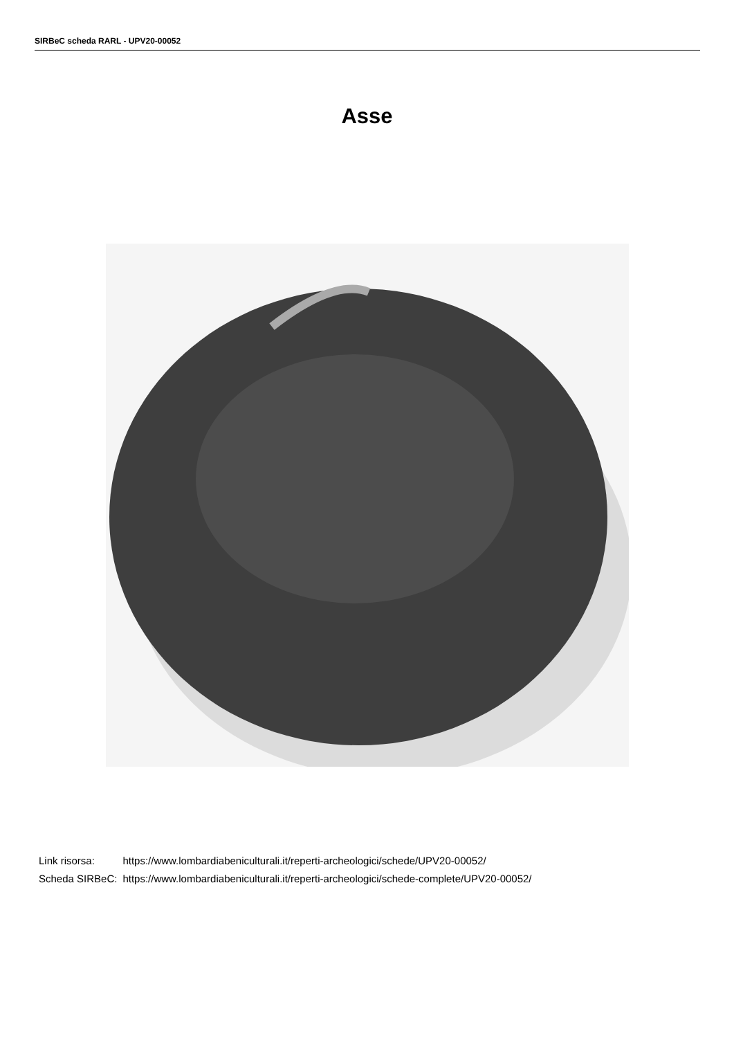SIRBeC scheda RARL - UPV20-00052
Asse
| Link risorsa: | https://www.lombardiabeniculturali.it/reperti-archeologici/schede/UPV20-00052/ |
| Scheda SIRBeC: | https://www.lombardiabeniculturali.it/reperti-archeologici/schede-complete/UPV20-00052/ |